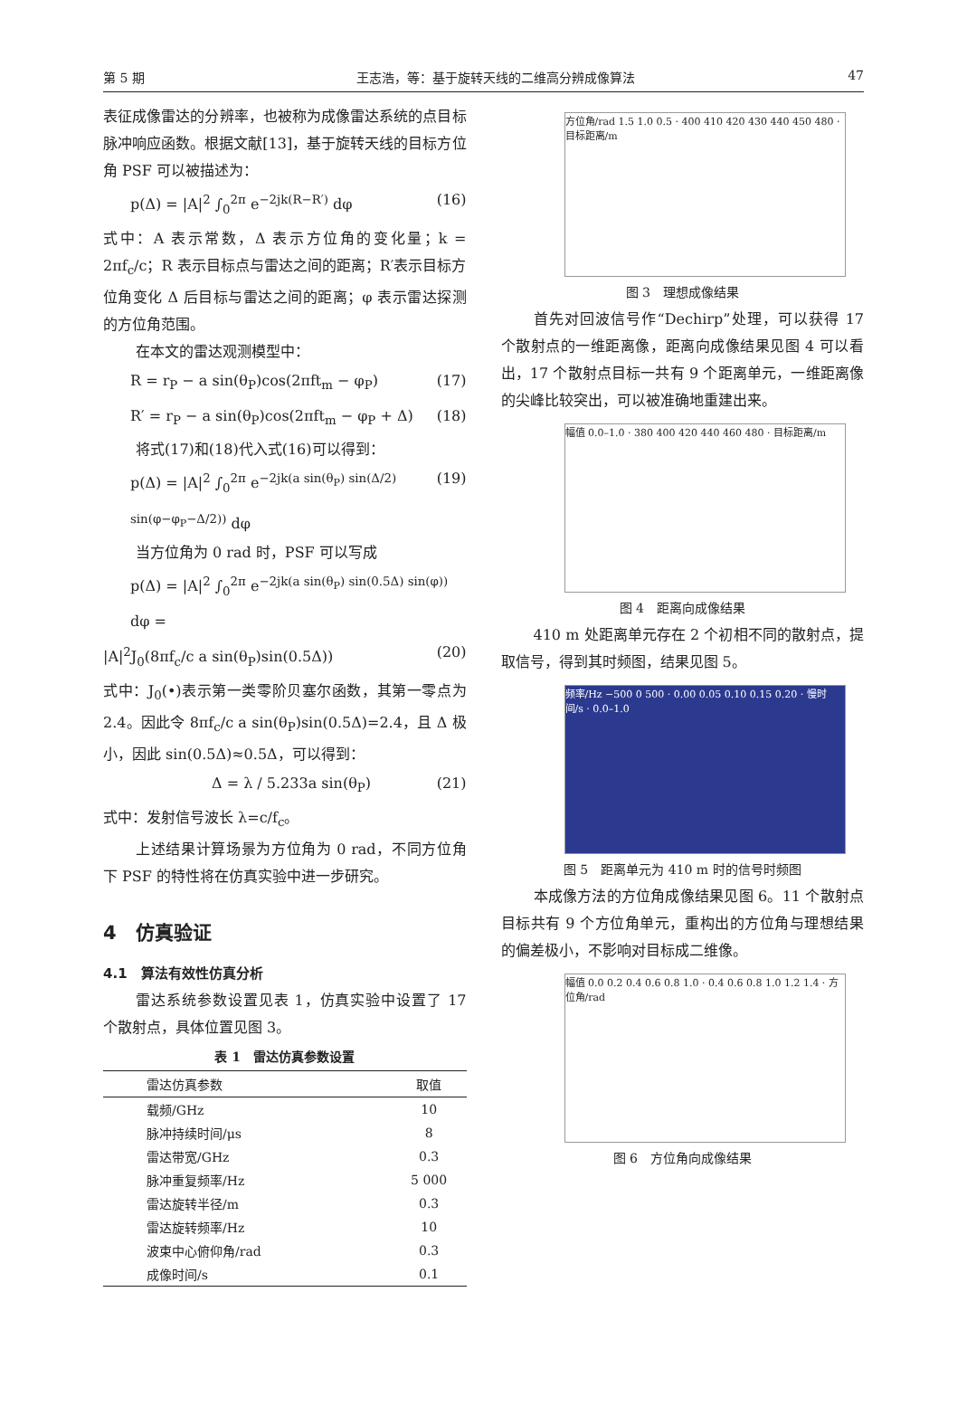第 5 期 王志浩，等：基于旋转天线的二维高分辨成像算法 47
表征成像雷达的分辨率，也被称为成像雷达系统的点目标脉冲响应函数。根据文献[13]，基于旋转天线的目标方位角 PSF 可以被描述为：
p(Δ) = |A|<sup>2</sup> ∫<sub>0</sub><sup>2π</sup> e<sup>−2jk(R−R′)</sup> dφ (16)
式中：A 表示常数，Δ 表示方位角的变化量；k = 2πf<sub>c</sub>/c；R 表示目标点与雷达之间的距离；R′表示目标方位角变化 Δ 后目标与雷达之间的距离；φ 表示雷达探测的方位角范围。
在本文的雷达观测模型中：
R = r<sub>P</sub> − a sin(θ<sub>P</sub>)cos(2πft<sub>m</sub> − φ<sub>P</sub>) (17)
R′ = r<sub>P</sub> − a sin(θ<sub>P</sub>)cos(2πft<sub>m</sub> − φ<sub>P</sub> + Δ) (18)
将式(17)和(18)代入式(16)可以得到：
p(Δ) = |A|<sup>2</sup> ∫<sub>0</sub><sup>2π</sup> e<sup>−2jk(a sin(θ<sub>P</sub>) sin(Δ/2) sin(φ−φ<sub>P</sub>−Δ/2))</sup> dφ (19)
当方位角为 0 rad 时，PSF 可以写成
p(Δ) = |A|<sup>2</sup> ∫<sub>0</sub><sup>2π</sup> e<sup>−2jk(a sin(θ<sub>P</sub>) sin(0.5Δ) sin(φ))</sup> dφ =
|A|<sup>2</sup>J<sub>0</sub>(8πf<sub>c</sub>/c a sin(θ<sub>P</sub>)sin(0.5Δ)) (20)
式中：J<sub>0</sub>(•)表示第一类零阶贝塞尔函数，其第一零点为 2.4。因此令 8πf<sub>c</sub>/c a sin(θ<sub>P</sub>)sin(0.5Δ)=2.4，且 Δ 极小，因此 sin(0.5Δ)≈0.5Δ，可以得到：
Δ = λ / 5.233a sin(θ<sub>P</sub>) (21)
式中：发射信号波长 λ=c/f<sub>c</sub>。
上述结果计算场景为方位角为 0 rad，不同方位角下 PSF 的特性将在仿真实验中进一步研究。
4　仿真验证
4.1　算法有效性仿真分析
雷达系统参数设置见表 1，仿真实验中设置了 17 个散射点，具体位置见图 3。
表 1　雷达仿真参数设置
| 雷达仿真参数 | 取值 |
| --- | --- |
| 载频/GHz | 10 |
| 脉冲持续时间/μs | 8 |
| 雷达带宽/GHz | 0.3 |
| 脉冲重复频率/Hz | 5 000 |
| 雷达旋转半径/m | 0.3 |
| 雷达旋转频率/Hz | 10 |
| 波束中心俯仰角/rad | 0.3 |
| 成像时间/s | 0.1 |
方位角/rad 1.5 1.0 0.5 · 400 410 420 430 440 450 480 · 目标距离/m
图 3　理想成像结果
首先对回波信号作“Dechirp”处理，可以获得 17 个散射点的一维距离像，距离向成像结果见图 4 可以看出，17 个散射点目标一共有 9 个距离单元，一维距离像的尖峰比较突出，可以被准确地重建出来。
幅值 0.0–1.0 · 380 400 420 440 460 480 · 目标距离/m
图 4　距离向成像结果
410 m 处距离单元存在 2 个初相不同的散射点，提取信号，得到其时频图，结果见图 5。
频率/Hz −500 0 500 · 0.00 0.05 0.10 0.15 0.20 · 慢时间/s · 0.0–1.0
图 5　距离单元为 410 m 时的信号时频图
本成像方法的方位角成像结果见图 6。11 个散射点目标共有 9 个方位角单元，重构出的方位角与理想结果的偏差极小，不影响对目标成二维像。
幅值 0.0 0.2 0.4 0.6 0.8 1.0 · 0.4 0.6 0.8 1.0 1.2 1.4 · 方位角/rad
图 6　方位角向成像结果